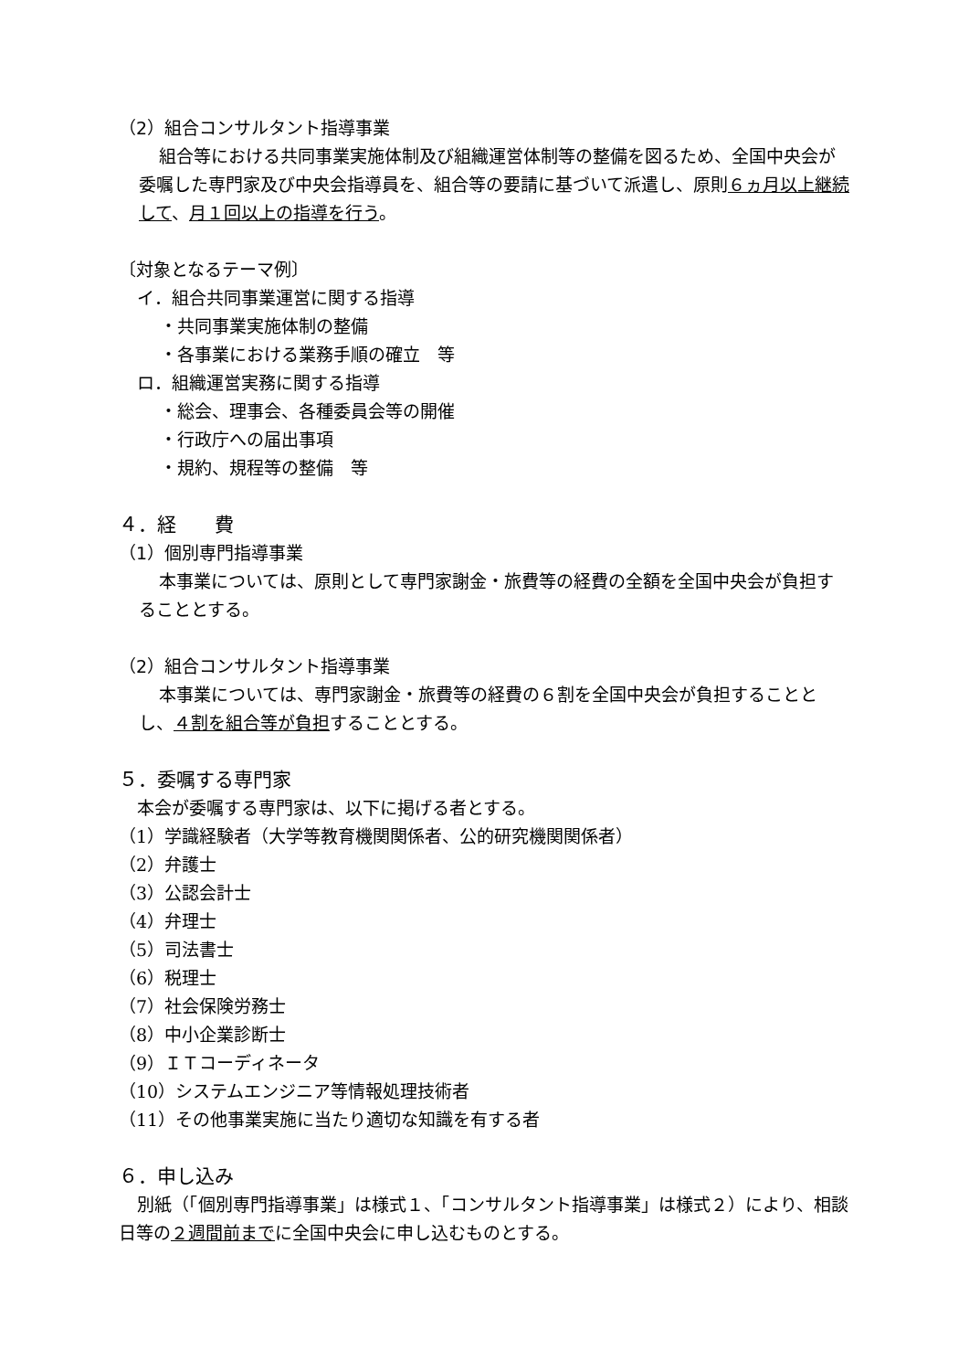（2）組合コンサルタント指導事業
組合等における共同事業実施体制及び組織運営体制等の整備を図るため、全国中央会が委嘱した専門家及び中央会指導員を、組合等の要請に基づいて派遣し、原則６ヵ月以上継続して、月１回以上の指導を行う。
〔対象となるテーマ例〕
イ．組合共同事業運営に関する指導
・共同事業実施体制の整備
・各事業における業務手順の確立　等
ロ．組織運営実務に関する指導
・総会、理事会、各種委員会等の開催
・行政庁への届出事項
・規約、規程等の整備　等
４．経　　費
（1）個別専門指導事業
本事業については、原則として専門家謝金・旅費等の経費の全額を全国中央会が負担することとする。
（2）組合コンサルタント指導事業
本事業については、専門家謝金・旅費等の経費の６割を全国中央会が負担することとし、４割を組合等が負担することとする。
５．委嘱する専門家
本会が委嘱する専門家は、以下に掲げる者とする。
（1）学識経験者（大学等教育機関関係者、公的研究機関関係者）
（2）弁護士
（3）公認会計士
（4）弁理士
（5）司法書士
（6）税理士
（7）社会保険労務士
（8）中小企業診断士
（9）ＩＴコーディネータ
（10）システムエンジニア等情報処理技術者
（11）その他事業実施に当たり適切な知識を有する者
６．申し込み
別紙（「個別専門指導事業」は様式１、「コンサルタント指導事業」は様式２）により、相談日等の２週間前までに全国中央会に申し込むものとする。